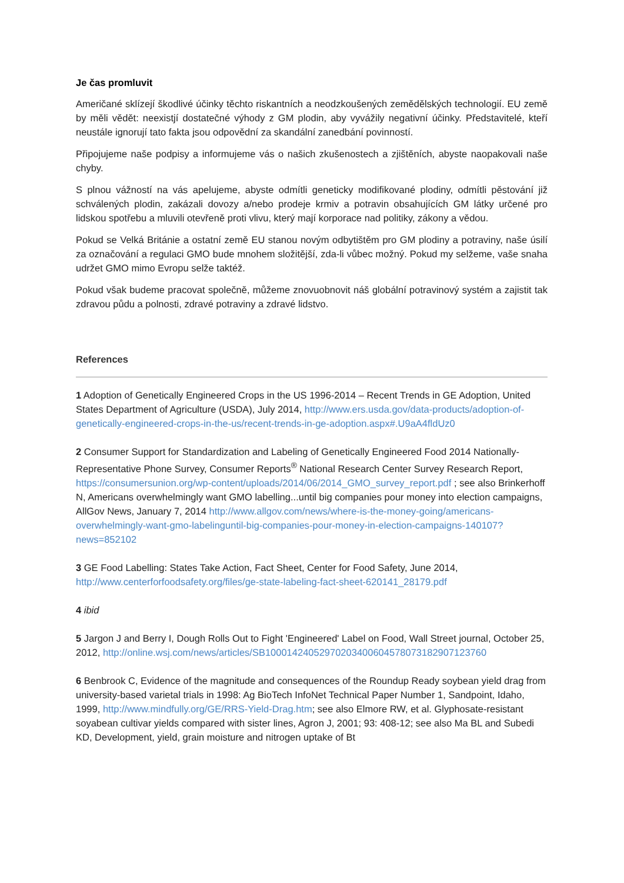Je čas promluvit
Američané sklízejí škodlivé účinky těchto riskantních a neodzkoušených zemědělských technologií. EU země by měli vědět: neexistjí dostatečné výhody z GM plodin, aby vyvážily negativní účinky. Představitelé, kteří neustále ignorují tato fakta jsou odpovědní za skandální zanedbání povinností.
Připojujeme naše podpisy a informujeme vás o našich zkušenostech a zjištěních, abyste naopakovali naše chyby.
S plnou vážností na vás apelujeme, abyste odmítli geneticky modifikované plodiny, odmítli pěstování již schválených plodin, zakázali dovozy a/nebo prodeje krmiv a potravin obsahujících GM látky určené pro lidskou spotřebu a mluvili otevřeně proti vlivu, který mají korporace nad politiky, zákony a vědou.
Pokud se Velká Británie a ostatní země EU stanou novým odbytištěm pro GM plodiny a potraviny, naše úsilí za označování a regulaci GMO bude mnohem složitější, zda-li vůbec možný. Pokud my selžeme, vaše snaha udržet GMO mimo Evropu selže taktéž.
Pokud však budeme pracovat společně, můžeme znovuobnovit náš globální potravinový systém a zajistit tak zdravou půdu a polnosti, zdravé potraviny a zdravé lidstvo.
References
1 Adoption of Genetically Engineered Crops in the US 1996-2014 – Recent Trends in GE Adoption, United States Department of Agriculture (USDA), July 2014, http://www.ers.usda.gov/data-products/adoption-of-genetically-engineered-crops-in-the-us/recent-trends-in-ge-adoption.aspx#.U9aA4fldUz0
2 Consumer Support for Standardization and Labeling of Genetically Engineered Food 2014 Nationally-Representative Phone Survey, Consumer Reports<sup>®</sup> National Research Center Survey Research Report, https://consumersunion.org/wp-content/uploads/2014/06/2014_GMO_survey_report.pdf ; see also Brinkerhoff N, Americans overwhelmingly want GMO labelling...until big companies pour money into election campaigns, AllGov News, January 7, 2014 http://www.allgov.com/news/where-is-the-money-going/americans-overwhelmingly-want-gmo-labelinguntil-big-companies-pour-money-in-election-campaigns-140107?news=852102
3 GE Food Labelling: States Take Action, Fact Sheet, Center for Food Safety, June 2014, http://www.centerforfoodsafety.org/files/ge-state-labeling-fact-sheet-620141_28179.pdf
4 ibid
5 Jargon J and Berry I, Dough Rolls Out to Fight 'Engineered' Label on Food, Wall Street journal, October 25, 2012, http://online.wsj.com/news/articles/SB10001424052970203400604578073182907123760
6 Benbrook C, Evidence of the magnitude and consequences of the Roundup Ready soybean yield drag from university-based varietal trials in 1998: Ag BioTech InfoNet Technical Paper Number 1, Sandpoint, Idaho, 1999, http://www.mindfully.org/GE/RRS-Yield-Drag.htm; see also Elmore RW, et al. Glyphosate-resistant soyabean cultivar yields compared with sister lines, Agron J, 2001; 93: 408-12; see also Ma BL and Subedi KD, Development, yield, grain moisture and nitrogen uptake of Bt